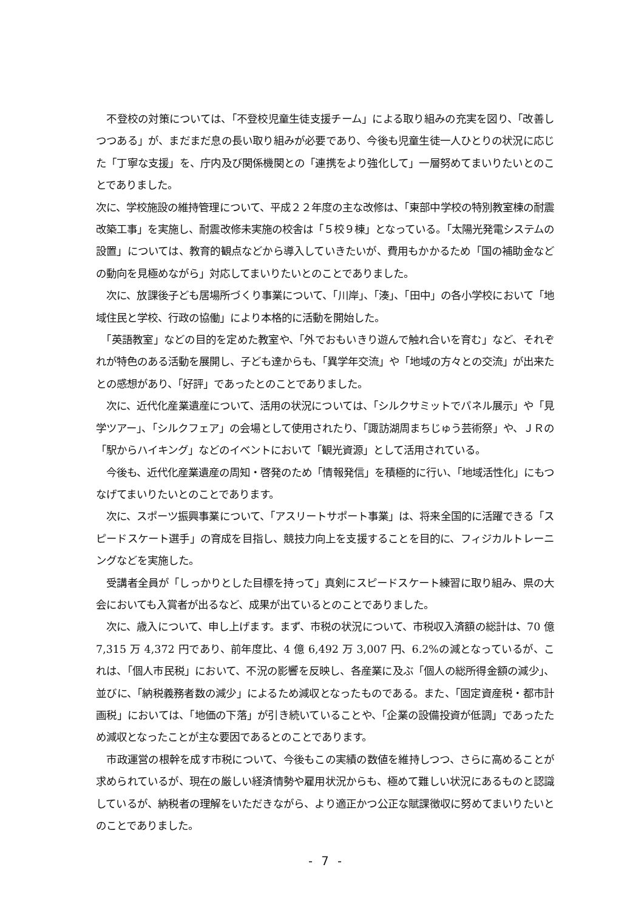不登校の対策については、「不登校児童生徒支援チーム」による取り組みの充実を図り、「改善しつつある」が、まだまだ息の長い取り組みが必要であり、今後も児童生徒一人ひとりの状況に応じた「丁寧な支援」を、庁内及び関係機関との「連携をより強化して」一層努めてまいりたいとのことでありました。
次に、学校施設の維持管理について、平成２２年度の主な改修は、「東部中学校の特別教室棟の耐震改築工事」を実施し、耐震改修未実施の校舎は「５校９棟」となっている。「太陽光発電システムの設置」については、教育的観点などから導入していきたいが、費用もかかるため「国の補助金などの動向を見極めながら」対応してまいりたいとのことでありました。
　次に、放課後子ども居場所づくり事業について、「川岸」、「湊」、「田中」の各小学校において「地域住民と学校、行政の協働」により本格的に活動を開始した。
　「英語教室」などの目的を定めた教室や、「外でおもいきり遊んで触れ合いを育む」など、それぞれが特色のある活動を展開し、子ども達からも、「異学年交流」や「地域の方々との交流」が出来たとの感想があり、「好評」であったとのことでありました。
　次に、近代化産業遺産について、活用の状況については、「シルクサミットでパネル展示」や「見学ツアー」、「シルクフェア」の会場として使用されたり、「諏訪湖周まちじゅう芸術祭」や、ＪＲの「駅からハイキング」などのイベントにおいて「観光資源」として活用されている。
　今後も、近代化産業遺産の周知・啓発のため「情報発信」を積極的に行い、「地域活性化」にもつなげてまいりたいとのことであります。
　次に、スポーツ振興事業について、「アスリートサポート事業」は、将来全国的に活躍できる「スピードスケート選手」の育成を目指し、競技力向上を支援することを目的に、フィジカルトレーニングなどを実施した。
　受講者全員が「しっかりとした目標を持って」真剣にスピードスケート練習に取り組み、県の大会においても入賞者が出るなど、成果が出ているとのことでありました。
　次に、歳入について、申し上げます。まず、市税の状況について、市税収入済額の総計は、70 億 7,315 万 4,372 円であり、前年度比、4 億 6,492 万 3,007 円、6.2%の減となっているが、これは、「個人市民税」において、不況の影響を反映し、各産業に及ぶ「個人の総所得金額の減少」、並びに、「納税義務者数の減少」によるため減収となったものである。また、「固定資産税・都市計画税」においては、「地価の下落」が引き続いていることや、「企業の設備投資が低調」であったため減収となったことが主な要因であるとのことであります。
　市政運営の根幹を成す市税について、今後もこの実績の数値を維持しつつ、さらに高めることが求められているが、現在の厳しい経済情勢や雇用状況からも、極めて難しい状況にあるものと認識しているが、納税者の理解をいただきながら、より適正かつ公正な賦課徴収に努めてまいりたいとのことでありました。
- 7 -